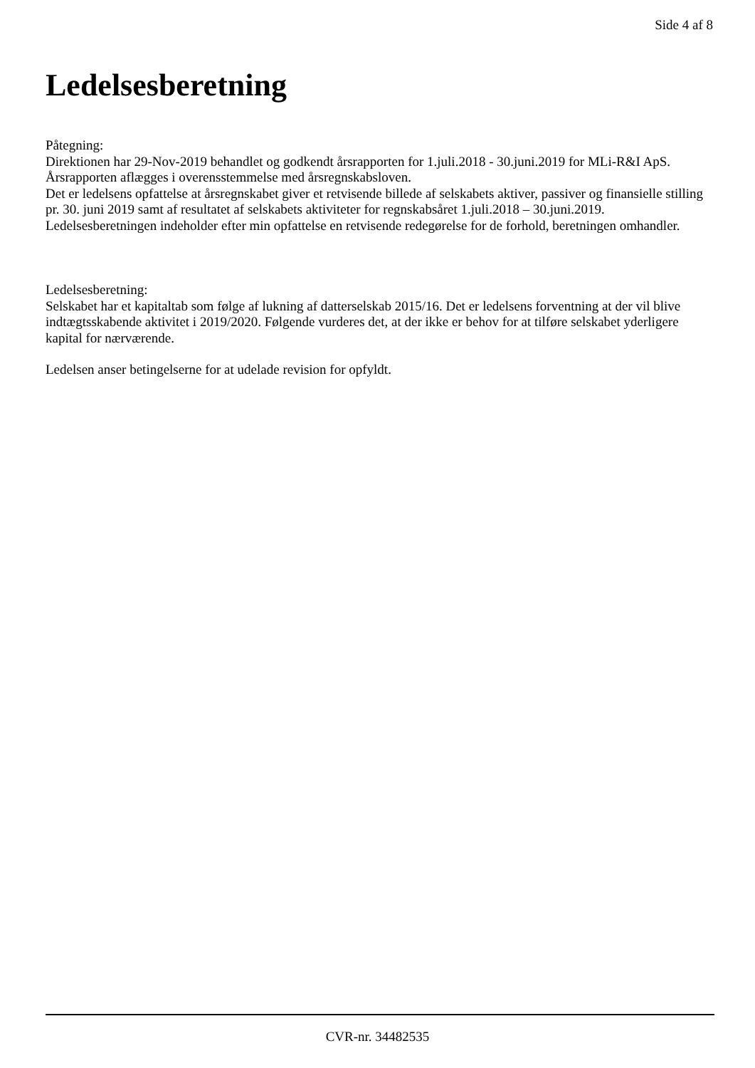Side 4 af 8
Ledelsesberetning
Påtegning:
Direktionen har 29-Nov-2019 behandlet og godkendt årsrapporten for 1.juli.2018 - 30.juni.2019 for MLi-R&I ApS.
Årsrapporten aflægges i overensstemmelse med årsregnskabsloven.
Det er ledelsens opfattelse at årsregnskabet giver et retvisende billede af selskabets aktiver, passiver og finansielle stilling pr. 30. juni 2019 samt af resultatet af selskabets aktiviteter for regnskabsåret 1.juli.2018 – 30.juni.2019.
Ledelsesberetningen indeholder efter min opfattelse en retvisende redegørelse for de forhold, beretningen omhandler.
Ledelsesberetning:
Selskabet har et kapitaltab som følge af lukning af datterselskab 2015/16. Det er ledelsens forventning at der vil blive indtægtsskabende aktivitet i 2019/2020. Følgende vurderes det, at der ikke er behov for at tilføre selskabet yderligere kapital for nærværende.
Ledelsen anser betingelserne for at udelade revision for opfyldt.
CVR-nr. 34482535